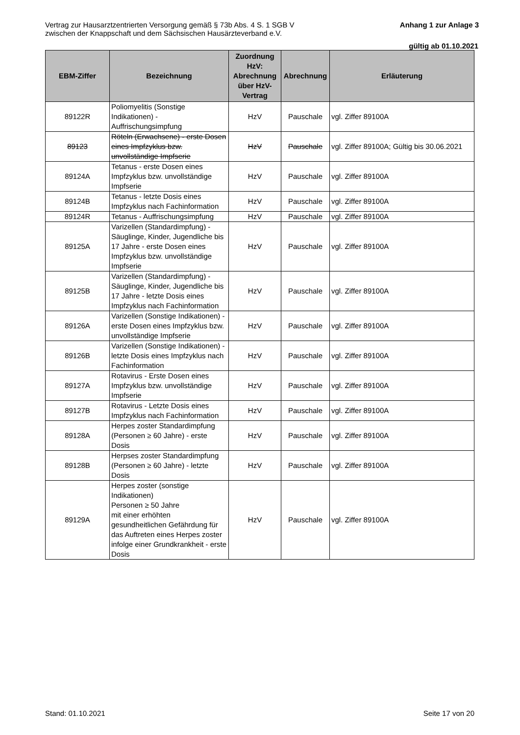Vertrag zur Hausarztzentrierten Versorgung gemäß § 73b Abs. 4 S. 1 SGB V
zwischen der Knappschaft und dem Sächsischen Hausärzteverband e.V.
Anhang 1 zur Anlage 3
gültig ab 01.10.2021
| EBM-Ziffer | Bezeichnung | Zuordnung HzV: Abrechnung über HzV-Vertrag | Abrechnung | Erläuterung |
| --- | --- | --- | --- | --- |
| 89122R | Poliomyelitis (Sonstige Indikationen) - Auffrischungsimpfung | HzV | Pauschale | vgl. Ziffer 89100A |
| 89123 | Röteln (Erwachsene) - erste Dosen eines Impfzyklus bzw. unvollständige Impfserie | HzV | Pauschale | vgl. Ziffer 89100A; Gültig bis 30.06.2021 |
| 89124A | Tetanus - erste Dosen eines Impfzyklus bzw. unvollständige Impfserie | HzV | Pauschale | vgl. Ziffer 89100A |
| 89124B | Tetanus - letzte Dosis eines Impfzyklus nach Fachinformation | HzV | Pauschale | vgl. Ziffer 89100A |
| 89124R | Tetanus - Auffrischungsimpfung | HzV | Pauschale | vgl. Ziffer 89100A |
| 89125A | Varizellen (Standardimpfung) - Säuglinge, Kinder, Jugendliche bis 17 Jahre - erste Dosen eines Impfzyklus bzw. unvollständige Impfserie | HzV | Pauschale | vgl. Ziffer 89100A |
| 89125B | Varizellen (Standardimpfung) - Säuglinge, Kinder, Jugendliche bis 17 Jahre - letzte Dosis eines Impfzyklus nach Fachinformation | HzV | Pauschale | vgl. Ziffer 89100A |
| 89126A | Varizellen (Sonstige Indikationen) - erste Dosen eines Impfzyklus bzw. unvollständige Impfserie | HzV | Pauschale | vgl. Ziffer 89100A |
| 89126B | Varizellen (Sonstige Indikationen) - letzte Dosis eines Impfzyklus nach Fachinformation | HzV | Pauschale | vgl. Ziffer 89100A |
| 89127A | Rotavirus - Erste Dosen eines Impfzyklus bzw. unvollständige Impfserie | HzV | Pauschale | vgl. Ziffer 89100A |
| 89127B | Rotavirus - Letzte Dosis eines Impfzyklus nach Fachinformation | HzV | Pauschale | vgl. Ziffer 89100A |
| 89128A | Herpes zoster Standardimpfung (Personen ≥ 60 Jahre) - erste Dosis | HzV | Pauschale | vgl. Ziffer 89100A |
| 89128B | Herpses zoster Standardimpfung (Personen ≥ 60 Jahre) - letzte Dosis | HzV | Pauschale | vgl. Ziffer 89100A |
| 89129A | Herpes zoster (sonstige Indikationen) Personen ≥ 50 Jahre mit einer erhöhten gesundheitlichen Gefährdung für das Auftreten eines Herpes zoster infolge einer Grundkrankheit - erste Dosis | HzV | Pauschale | vgl. Ziffer 89100A |
Stand: 01.10.2021 Seite 17 von 20